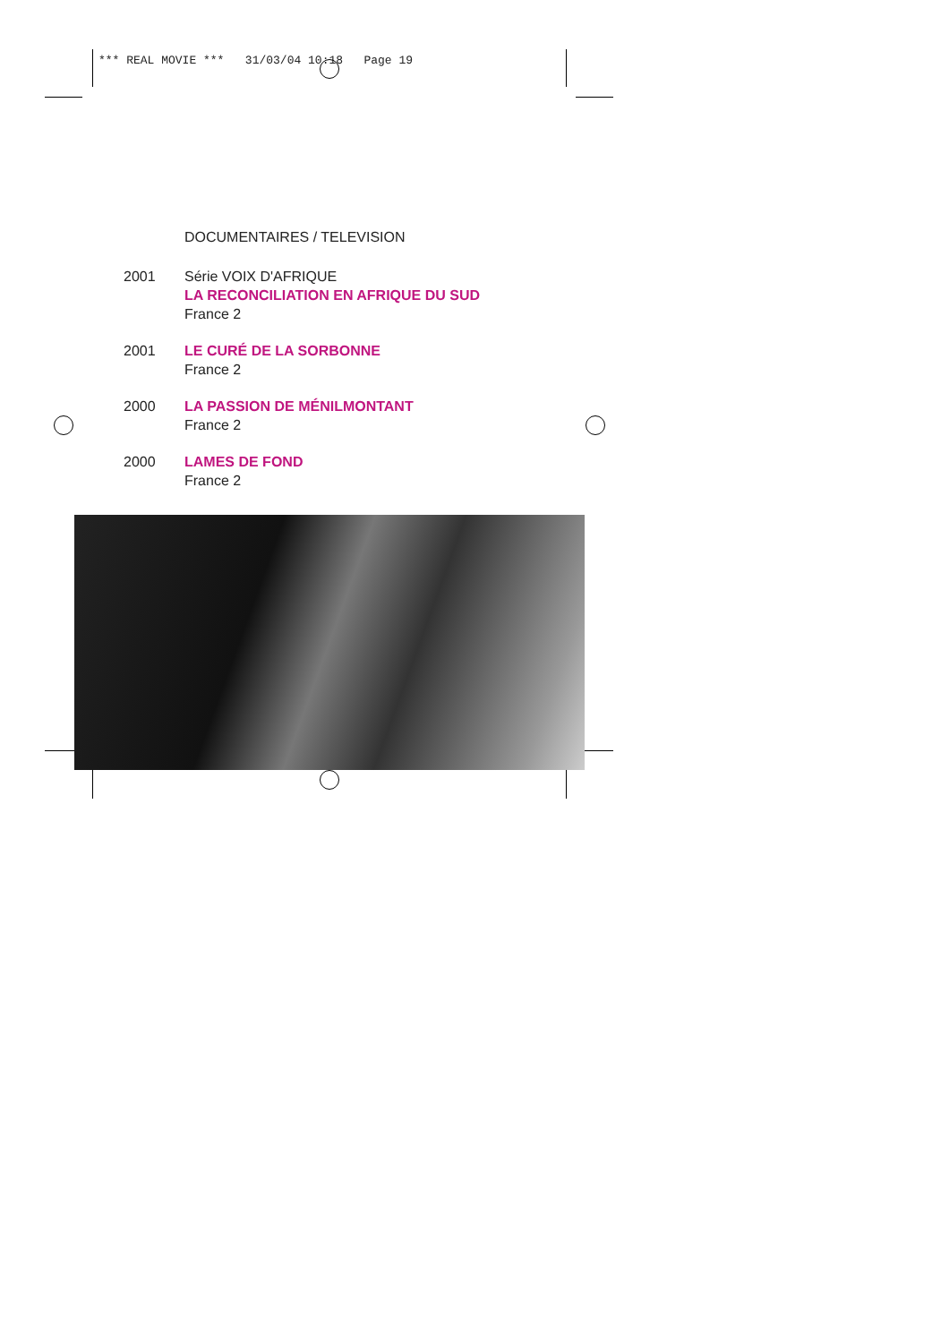*** REAL MOVIE *** 31/03/04 10:18 Page 19
DOCUMENTAIRES / TELEVISION
2001 Série VOIX D'AFRIQUE
LA RECONCILIATION EN AFRIQUE DU SUD
France 2
2001 LE CURÉ DE LA SORBONNE
France 2
2000 LA PASSION DE MÉNILMONTANT
France 2
2000 LAMES DE FOND
France 2